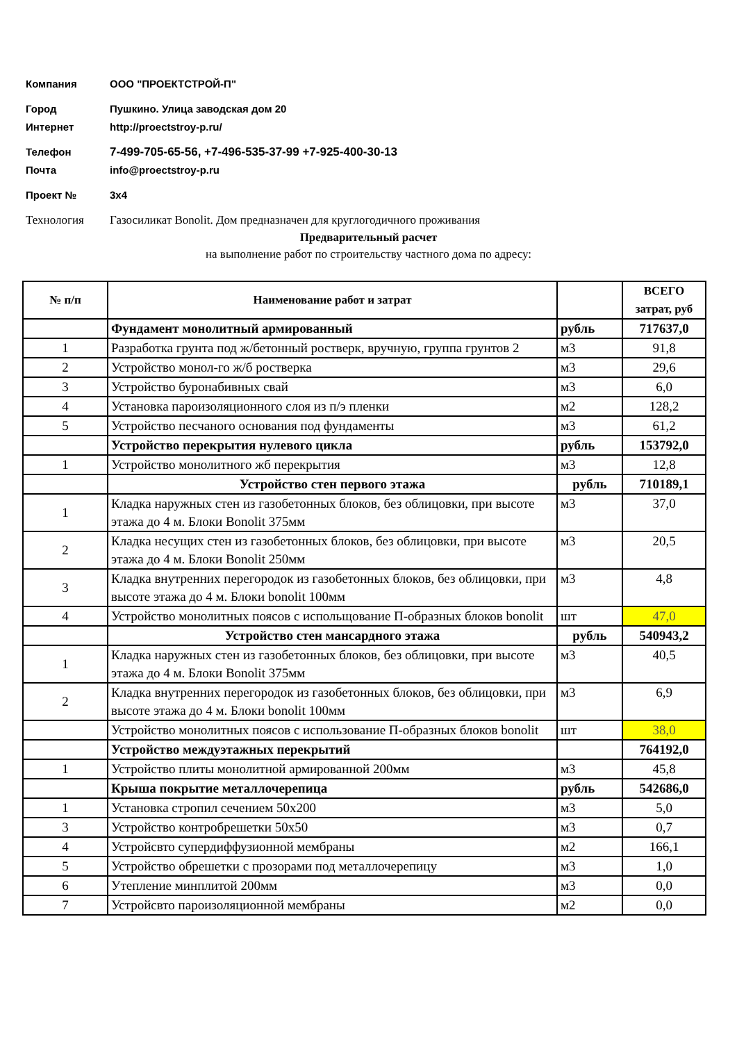Компания ООО "ПРОЕКТСТРОЙ-П"
Город Пушкино. Улица заводская дом 20
Интернет http://proectstroy-p.ru/
Телефон 7-499-705-65-56, +7-496-535-37-99 +7-925-400-30-13
Почта info@proectstroy-p.ru
Проект № 3х4
Технология Газосиликат Bonolit. Дом предназначен для круглогодичного проживания
Предварительный расчет
на выполнение работ по строительству частного дома по адресу:
| № п/п | Наименование работ и затрат | | ВСЕГО затрат, руб |
| --- | --- | --- | --- |
| | Фундамент монолитный армированный | рубль | 717637,0 |
| 1 | Разработка грунта под ж/бетонный ростверк, вручную, группа грунтов 2 | м3 | 91,8 |
| 2 | Устройство монол-го ж/б ростверка | м3 | 29,6 |
| 3 | Устройство буронабивных свай | м3 | 6,0 |
| 4 | Установка пароизоляционного слоя из п/э пленки | м2 | 128,2 |
| 5 | Устройство песчаного основания под фундаменты | м3 | 61,2 |
| | Устройство перекрытия нулевого цикла | рубль | 153792,0 |
| 1 | Устройство монолитного жб перекрытия | м3 | 12,8 |
| | Устройство стен первого этажа | рубль | 710189,1 |
| 1 | Кладка наружных стен из газобетонных блоков, без облицовки, при высоте этажа до 4 м. Блоки Bonolit 375мм | м3 | 37,0 |
| 2 | Кладка несущих стен из газобетонных блоков, без облицовки, при высоте этажа до 4 м. Блоки Bonolit 250мм | м3 | 20,5 |
| 3 | Кладка внутренних перегородок из газобетонных блоков, без облицовки, при высоте этажа до 4 м. Блоки bonolit 100мм | м3 | 4,8 |
| 4 | Устройство монолитных поясов с испольщование П-образных блоков bonolit | шт | 47,0 |
| | Устройство стен мансардного этажа | рубль | 540943,2 |
| 1 | Кладка наружных стен из газобетонных блоков, без облицовки, при высоте этажа до 4 м. Блоки Bonolit 375мм | м3 | 40,5 |
| 2 | Кладка внутренних перегородок из газобетонных блоков, без облицовки, при высоте этажа до 4 м. Блоки bonolit 100мм | м3 | 6,9 |
| | Устройство монолитных поясов с использование П-образных блоков bonolit | шт | 38,0 |
| | Устройство междуэтажных перекрытий | | 764192,0 |
| 1 | Устройство плиты монолитной армированной 200мм | м3 | 45,8 |
| | Крыша покрытие металлочерепица | рубль | 542686,0 |
| 1 | Установка стропил сечением 50х200 | м3 | 5,0 |
| 3 | Устройство контробрешетки 50х50 | м3 | 0,7 |
| 4 | Устройсвто супердиффузионной мембраны | м2 | 166,1 |
| 5 | Устройство обрешетки с прозорами под металлочерепицу | м3 | 1,0 |
| 6 | Утепление минплитой 200мм | м3 | 0,0 |
| 7 | Устройсвто пароизоляционной мембраны | м2 | 0,0 |